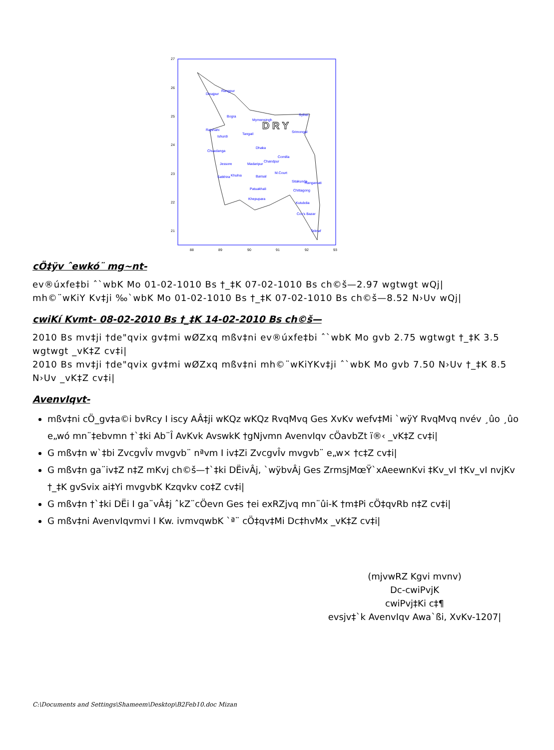27
26
25
24
23
22
21
88
89
90
91
92
93
Dinajpur
Rangpur
Bogra
Mymensingh
Sylhet
Rajshahi
Ishurdi
Tangail
Srimongal
Chuadanga
Dhaka
Comilla
Jessore
Madaripur
Chandpur
M.Court
Satkhira
Khulna
Barisal
Sitakunda
Rangamati
Patuakhali
Chittagong
Khepupara
Kutubdia
Cox's Bazar
Teknaf
D R Y
cÖ‡ÿv ˆewkó¨ mg~nt-
ev®úxfe‡bi ˆ`wbK Mo 01-02-1010 Bs †_‡K 07-02-1010 Bs ch©š—2.97 wgtwgt wQj|
mh©¨wKiY Kv‡ji ‰`wbK Mo 01-02-1010 Bs †_‡K 07-02-1010 Bs ch©š—8.52 N›Uv wQj|
cwiKí Kvmt- 08-02-2010 Bs †_‡K 14-02-2010 Bs ch©š—
2010 Bs mv‡ji †de"qvix gv‡mi wØZxq mßv‡ni ev®úxfe‡bi ˆ`wbK Mo gvb 2.75 wgtwgt †_‡K 3.5 wgtwgt _vK‡Z cv‡i|
2010 Bs mv‡ji †de"qvix gv‡mi wØZxq mßv‡ni mh©¨wKiYKv‡ji ˆ`wbK Mo gvb 7.50 N›Uv †_‡K 8.5 N›Uv _vK‡Z cv‡i|
AvenvIqvt-
mßv‡ni cÖ_gv‡a©i bvRcy I iscy AÂ‡ji wKQz wKQz RvqMvq Ges XvKv wefv‡Mi `wÿY RvqMvq nvév ¸ûo ¸ûo e„wó mn¨‡ebvmn †`‡ki Ab¨Î AvKvk AvswkK †gNjvmn AvenvIqv cÖavbZt ï®‹ _vK‡Z cv‡i|
G mßv‡n w`‡bi ZvcgvÎv mvgvb¨ nªvm I iv‡Zi ZvcgvÎv mvgvb¨ e„w× †c‡Z cv‡i|
G mßv‡n ga¨iv‡Z n‡Z mKvj ch©š—†`‡ki DËivÂj, `wÿbvÂj Ges ZrmsjMœŸ`xAeewnKvi ‡Kv_vI †Kv_vI nvjKv †_‡K gvSvix ai‡Yi mvgvbK Kzqvkv co‡Z cv‡i|
G mßv‡n †`‡ki DËi I ga¨vÂ‡j ˆkZ¨cÖevn Ges †ei exRZjvq mn¨ûi-K †m‡Pi cÖ‡qvRb n‡Z cv‡i|
G mßv‡ni AvenvIqvmvi I Kw. ivmvqwbK `ª¨ cÖ‡qv‡Mi Dc‡hvMx _vK‡Z cv‡i|
(mjvwRZ Kgvi mvnv)
Dc-cwiPvjK
cwiPvj‡Ki c‡¶
evsjv‡`k AvenvIqv Awa`ßi, XvKv-1207|
C:\Documents and Settings\Shameem\Desktop\B2Feb10.doc Mizan